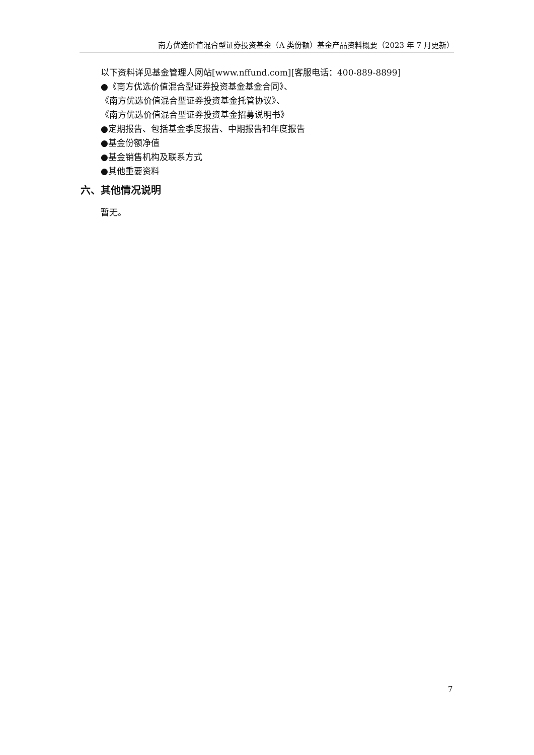南方优选价值混合型证券投资基金（A 类份额）基金产品资料概要（2023 年 7 月更新）
以下资料详见基金管理人网站[www.nffund.com][客服电话：400-889-8899]
●《南方优选价值混合型证券投资基金基金合同》、
《南方优选价值混合型证券投资基金托管协议》、
《南方优选价值混合型证券投资基金招募说明书》
●定期报告、包括基金季度报告、中期报告和年度报告
●基金份额净值
●基金销售机构及联系方式
●其他重要资料
六、其他情况说明
暂无。
7